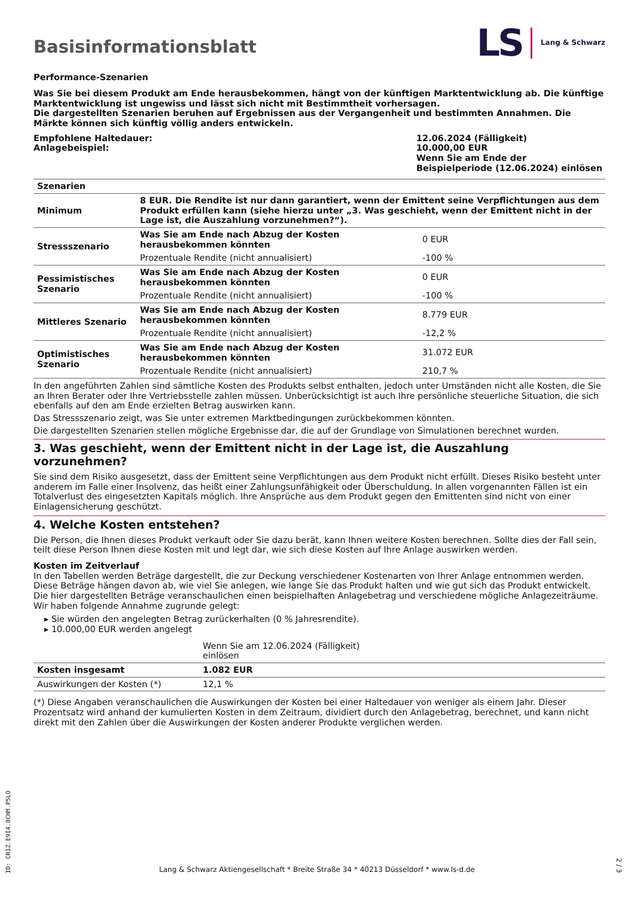Basisinformationsblatt
LS Lang & Schwarz
Performance-Szenarien
Was Sie bei diesem Produkt am Ende herausbekommen, hängt von der künftigen Marktentwicklung ab. Die künftige Marktentwicklung ist ungewiss und lässt sich nicht mit Bestimmtheit vorhersagen.
Die dargestellten Szenarien beruhen auf Ergebnissen aus der Vergangenheit und bestimmten Annahmen. Die Märkte können sich künftig völlig anders entwickeln.
| Empfohlene Haltedauer: Anlagebeispiel: | 12.06.2024 (Fälligkeit) 10.000,00 EUR Wenn Sie am Ende der Beispielperiode (12.06.2024) einlösen |
| Szenarien | | |
| Minimum | 8 EUR. Die Rendite ist nur dann garantiert, wenn der Emittent seine Verpflichtungen aus dem Produkt erfüllen kann (siehe hierzu unter „3. Was geschieht, wenn der Emittent nicht in der Lage ist, die Auszahlung vorzunehmen?“). | |
| Stressszenario | Was Sie am Ende nach Abzug der Kosten herausbekommen könnten | 0 EUR |
| | Prozentuale Rendite (nicht annualisiert) | -100 % |
| Pessimistisches Szenario | Was Sie am Ende nach Abzug der Kosten herausbekommen könnten | 0 EUR |
| | Prozentuale Rendite (nicht annualisiert) | -100 % |
| Mittleres Szenario | Was Sie am Ende nach Abzug der Kosten herausbekommen könnten | 8.779 EUR |
| | Prozentuale Rendite (nicht annualisiert) | -12,2 % |
| Optimistisches Szenario | Was Sie am Ende nach Abzug der Kosten herausbekommen könnten | 31.072 EUR |
| | Prozentuale Rendite (nicht annualisiert) | 210,7 % |
In den angeführten Zahlen sind sämtliche Kosten des Produkts selbst enthalten, jedoch unter Umständen nicht alle Kosten, die Sie an Ihren Berater oder Ihre Vertriebsstelle zahlen müssen. Unberücksichtigt ist auch Ihre persönliche steuerliche Situation, die sich ebenfalls auf den am Ende erzielten Betrag auswirken kann.
Das Stressszenario zeigt, was Sie unter extremen Marktbedingungen zurückbekommen könnten.
Die dargestellten Szenarien stellen mögliche Ergebnisse dar, die auf der Grundlage von Simulationen berechnet wurden.
3. Was geschieht, wenn der Emittent nicht in der Lage ist, die Auszahlung vorzunehmen?
Sie sind dem Risiko ausgesetzt, dass der Emittent seine Verpflichtungen aus dem Produkt nicht erfüllt. Dieses Risiko besteht unter anderem im Falle einer Insolvenz, das heißt einer Zahlungsunfähigkeit oder Überschuldung. In allen vorgenannten Fällen ist ein Totalverlust des eingesetzten Kapitals möglich. Ihre Ansprüche aus dem Produkt gegen den Emittenten sind nicht von einer Einlagensicherung geschützt.
4. Welche Kosten entstehen?
Die Person, die Ihnen dieses Produkt verkauft oder Sie dazu berät, kann Ihnen weitere Kosten berechnen. Sollte dies der Fall sein, teilt diese Person Ihnen diese Kosten mit und legt dar, wie sich diese Kosten auf Ihre Anlage auswirken werden.
Kosten im Zeitverlauf
In den Tabellen werden Beträge dargestellt, die zur Deckung verschiedener Kostenarten von Ihrer Anlage entnommen werden. Diese Beträge hängen davon ab, wie viel Sie anlegen, wie lange Sie das Produkt halten und wie gut sich das Produkt entwickelt. Die hier dargestellten Beträge veranschaulichen einen beispielhaften Anlagebetrag und verschiedene mögliche Anlagezeiträume.
Wir haben folgende Annahme zugrunde gelegt:
▸ Sie würden den angelegten Betrag zurückerhalten (0 % Jahresrendite).
▸ 10.000,00 EUR werden angelegt
| | Wenn Sie am 12.06.2024 (Fälligkeit) einlösen | |
| Kosten insgesamt | 1.082 EUR | |
| Auswirkungen der Kosten (*) | 12,1 % | |
(*) Diese Angaben veranschaulichen die Auswirkungen der Kosten bei einer Haltedauer von weniger als einem Jahr. Dieser Prozentsatz wird anhand der kumulierten Kosten in dem Zeitraum, dividiert durch den Anlagebetrag, berechnet, und kann nicht direkt mit den Zahlen über die Auswirkungen der Kosten anderer Produkte verglichen werden.
ID: CR1Z.E9I4.8CHM.P5LO
Lang & Schwarz Aktiengesellschaft * Breite Straße 34 * 40213 Düsseldorf * www.ls-d.de
2 / 3